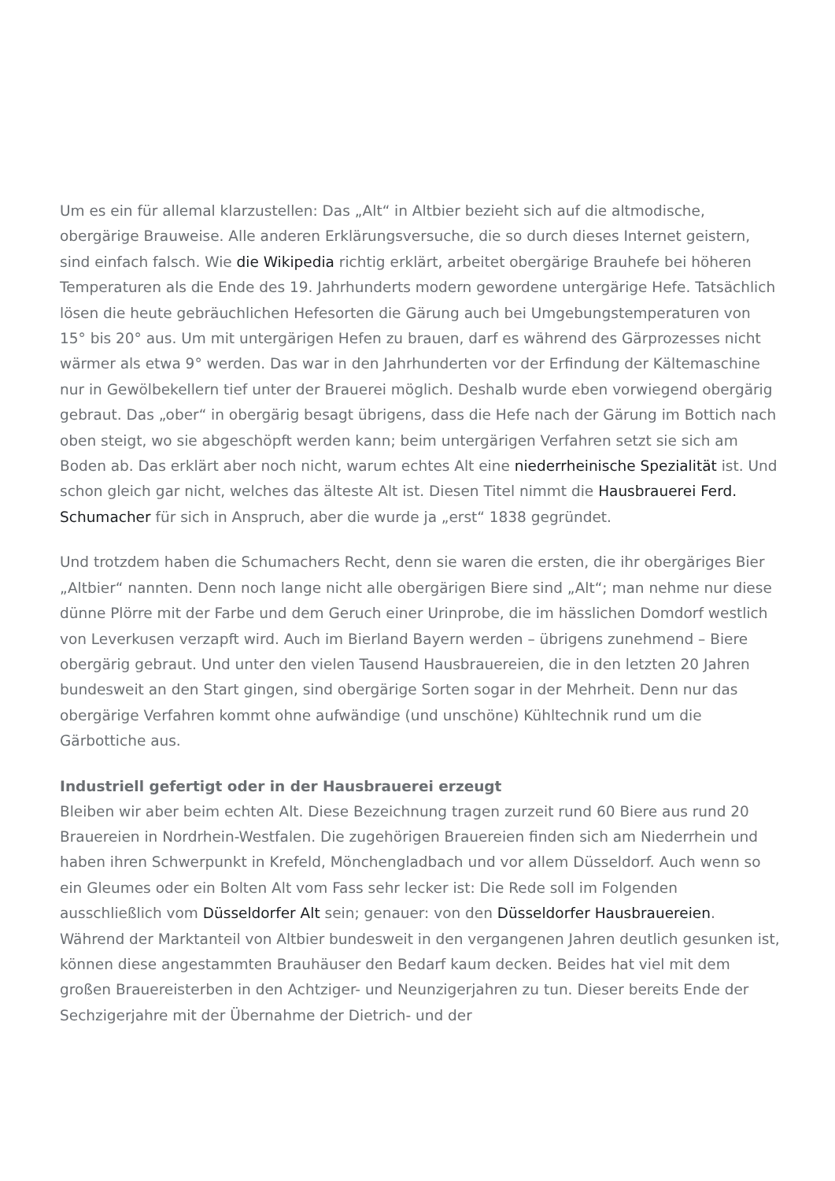Um es ein für allemal klarzustellen: Das „Alt“ in Altbier bezieht sich auf die altmodische, obergärige Brauweise. Alle anderen Erklärungsversuche, die so durch dieses Internet geistern, sind einfach falsch. Wie die Wikipedia richtig erklärt, arbeitet obergärige Brauhefe bei höheren Temperaturen als die Ende des 19. Jahrhunderts modern gewordene untergärige Hefe. Tatsächlich lösen die heute gebräuchlichen Hefesorten die Gärung auch bei Umgebungstemperaturen von 15° bis 20° aus. Um mit untergärigen Hefen zu brauen, darf es während des Gärprozesses nicht wärmer als etwa 9° werden. Das war in den Jahrhunderten vor der Erfindung der Kältemaschine nur in Gewölbekellern tief unter der Brauerei möglich. Deshalb wurde eben vorwiegend obergärig gebraut. Das „ober“ in obergärig besagt übrigens, dass die Hefe nach der Gärung im Bottich nach oben steigt, wo sie abgeschöpft werden kann; beim untergärigen Verfahren setzt sie sich am Boden ab. Das erklärt aber noch nicht, warum echtes Alt eine niederrheinische Spezialität ist. Und schon gleich gar nicht, welches das älteste Alt ist. Diesen Titel nimmt die Hausbrauerei Ferd. Schumacher für sich in Anspruch, aber die wurde ja „erst“ 1838 gegründet.
Und trotzdem haben die Schumachers Recht, denn sie waren die ersten, die ihr obergäriges Bier „Altbier“ nannten. Denn noch lange nicht alle obergärigen Biere sind „Alt“; man nehme nur diese dünne Plörre mit der Farbe und dem Geruch einer Urinprobe, die im hässlichen Domdorf westlich von Leverkusen verzapft wird. Auch im Bierland Bayern werden – übrigens zunehmend – Biere obergärig gebraut. Und unter den vielen Tausend Hausbrauereien, die in den letzten 20 Jahren bundesweit an den Start gingen, sind obergärige Sorten sogar in der Mehrheit. Denn nur das obergärige Verfahren kommt ohne aufwändige (und unschöne) Kühltechnik rund um die Gärbottiche aus.
Industriell gefertigt oder in der Hausbrauerei erzeugt
Bleiben wir aber beim echten Alt. Diese Bezeichnung tragen zurzeit rund 60 Biere aus rund 20 Brauereien in Nordrhein-Westfalen. Die zugehörigen Brauereien finden sich am Niederrhein und haben ihren Schwerpunkt in Krefeld, Mönchengladbach und vor allem Düsseldorf. Auch wenn so ein Gleumes oder ein Bolten Alt vom Fass sehr lecker ist: Die Rede soll im Folgenden ausschließlich vom Düsseldorfer Alt sein; genauer: von den Düsseldorfer Hausbrauereien. Während der Marktanteil von Altbier bundesweit in den vergangenen Jahren deutlich gesunken ist, können diese angestammten Brauhäuser den Bedarf kaum decken. Beides hat viel mit dem großen Brauereisterben in den Achtziger- und Neunzigerjahren zu tun. Dieser bereits Ende der Sechzigerjahre mit der Übernahme der Dietrich- und der